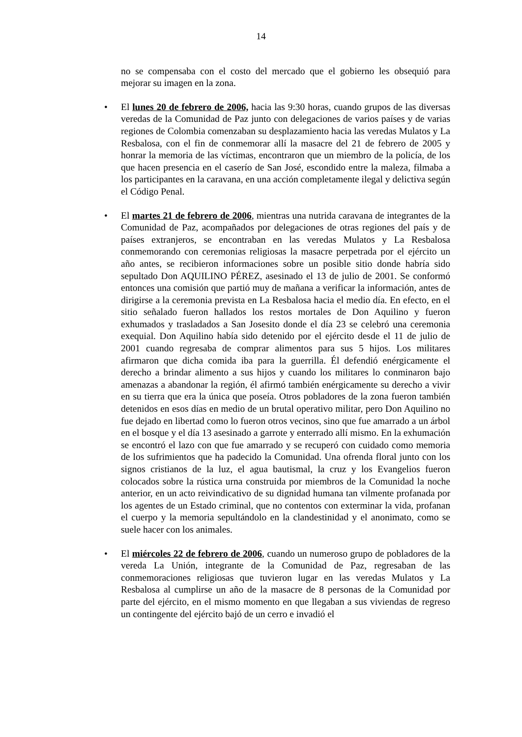14
no se compensaba con el costo del mercado que el gobierno les obsequió para mejorar su imagen en la zona.
• El lunes 20 de febrero de 2006, hacia las 9:30 horas, cuando grupos de las diversas veredas de la Comunidad de Paz junto con delegaciones de varios países y de varias regiones de Colombia comenzaban su desplazamiento hacia las veredas Mulatos y La Resbalosa, con el fin de conmemorar allí la masacre del 21 de febrero de 2005 y honrar la memoria de las víctimas, encontraron que un miembro de la policía, de los que hacen presencia en el caserío de San José, escondido entre la maleza, filmaba a los participantes en la caravana, en una acción completamente ilegal y delictiva según el Código Penal.
• El martes 21 de febrero de 2006, mientras una nutrida caravana de integrantes de la Comunidad de Paz, acompañados por delegaciones de otras regiones del país y de países extranjeros, se encontraban en las veredas Mulatos y La Resbalosa conmemorando con ceremonias religiosas la masacre perpetrada por el ejército un año antes, se recibieron informaciones sobre un posible sitio donde habría sido sepultado Don AQUILINO PÉREZ, asesinado el 13 de julio de 2001. Se conformó entonces una comisión que partió muy de mañana a verificar la información, antes de dirigirse a la ceremonia prevista en La Resbalosa hacia el medio día. En efecto, en el sitio señalado fueron hallados los restos mortales de Don Aquilino y fueron exhumados y trasladados a San Josesito donde el día 23 se celebró una ceremonia exequial. Don Aquilino había sido detenido por el ejército desde el 11 de julio de 2001 cuando regresaba de comprar alimentos para sus 5 hijos. Los militares afirmaron que dicha comida iba para la guerrilla. Él defendió enérgicamente el derecho a brindar alimento a sus hijos y cuando los militares lo conminaron bajo amenazas a abandonar la región, él afirmó también enérgicamente su derecho a vivir en su tierra que era la única que poseía. Otros pobladores de la zona fueron también detenidos en esos días en medio de un brutal operativo militar, pero Don Aquilino no fue dejado en libertad como lo fueron otros vecinos, sino que fue amarrado a un árbol en el bosque y el día 13 asesinado a garrote y enterrado allí mismo. En la exhumación se encontró el lazo con que fue amarrado y se recuperó con cuidado como memoria de los sufrimientos que ha padecido la Comunidad. Una ofrenda floral junto con los signos cristianos de la luz, el agua bautismal, la cruz y los Evangelios fueron colocados sobre la rústica urna construida por miembros de la Comunidad la noche anterior, en un acto reivindicativo de su dignidad humana tan vilmente profanada por los agentes de un Estado criminal, que no contentos con exterminar la vida, profanan el cuerpo y la memoria sepultándolo en la clandestinidad y el anonimato, como se suele hacer con los animales.
• El miércoles 22 de febrero de 2006, cuando un numeroso grupo de pobladores de la vereda La Unión, integrante de la Comunidad de Paz, regresaban de las conmemoraciones religiosas que tuvieron lugar en las veredas Mulatos y La Resbalosa al cumplirse un año de la masacre de 8 personas de la Comunidad por parte del ejército, en el mismo momento en que llegaban a sus viviendas de regreso un contingente del ejército bajó de un cerro e invadió el